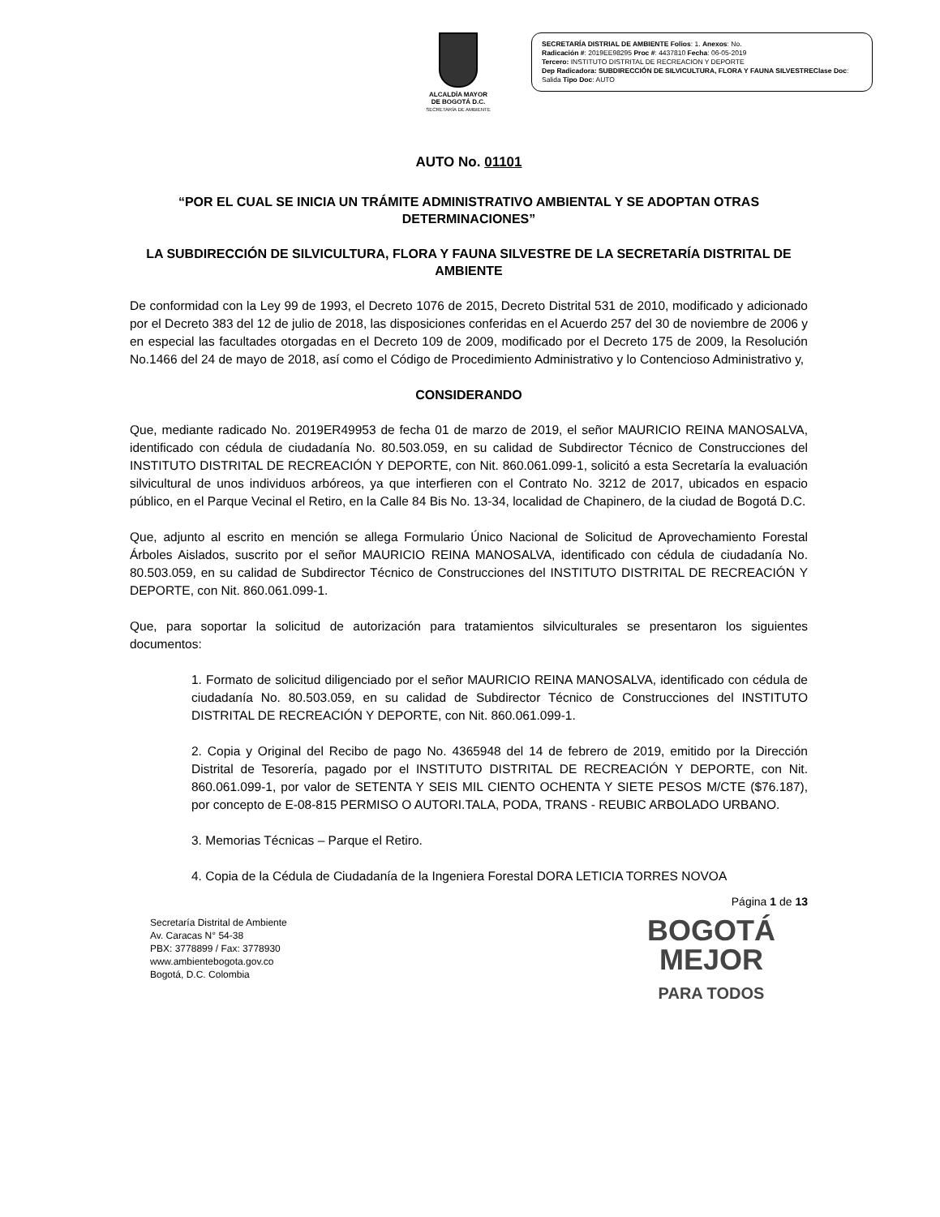ALCALDÍA MAYOR
DE BOGOTÁ D.C.
SECRETARÍA DE AMBIENTE
SECRETARÍA DISTRIAL DE AMBIENTE Folios: 1. Anexos: No.
Radicación #: 2019EE98295 Proc #: 4437810 Fecha: 06-05-2019
Tercero: INSTITUTO DISTRITAL DE RECREACION Y DEPORTE
Dep Radicadora: SUBDIRECCIÓN DE SILVICULTURA, FLORA Y FAUNA SILVESTREClase Doc: Salida Tipo Doc: AUTO
AUTO No. 01101
“POR EL CUAL SE INICIA UN TRÁMITE ADMINISTRATIVO AMBIENTAL Y SE ADOPTAN OTRAS DETERMINACIONES”
LA SUBDIRECCIÓN DE SILVICULTURA, FLORA Y FAUNA SILVESTRE DE LA SECRETARÍA DISTRITAL DE AMBIENTE
De conformidad con la Ley 99 de 1993, el Decreto 1076 de 2015, Decreto Distrital 531 de 2010, modificado y adicionado por el Decreto 383 del 12 de julio de 2018, las disposiciones conferidas en el Acuerdo 257 del 30 de noviembre de 2006 y en especial las facultades otorgadas en el Decreto 109 de 2009, modificado por el Decreto 175 de 2009, la Resolución No.1466 del 24 de mayo de 2018, así como el Código de Procedimiento Administrativo y lo Contencioso Administrativo y,
CONSIDERANDO
Que, mediante radicado No. 2019ER49953 de fecha 01 de marzo de 2019, el señor MAURICIO REINA MANOSALVA, identificado con cédula de ciudadanía No. 80.503.059, en su calidad de Subdirector Técnico de Construcciones del INSTITUTO DISTRITAL DE RECREACIÓN Y DEPORTE, con Nit. 860.061.099-1, solicitó a esta Secretaría la evaluación silvicultural de unos individuos arbóreos, ya que interfieren con el Contrato No. 3212 de 2017, ubicados en espacio público, en el Parque Vecinal el Retiro, en la Calle 84 Bis No. 13-34, localidad de Chapinero, de la ciudad de Bogotá D.C.
Que, adjunto al escrito en mención se allega Formulario Único Nacional de Solicitud de Aprovechamiento Forestal Árboles Aislados, suscrito por el señor MAURICIO REINA MANOSALVA, identificado con cédula de ciudadanía No. 80.503.059, en su calidad de Subdirector Técnico de Construcciones del INSTITUTO DISTRITAL DE RECREACIÓN Y DEPORTE, con Nit. 860.061.099-1.
Que, para soportar la solicitud de autorización para tratamientos silviculturales se presentaron los siguientes documentos:
1. Formato de solicitud diligenciado por el señor MAURICIO REINA MANOSALVA, identificado con cédula de ciudadanía No. 80.503.059, en su calidad de Subdirector Técnico de Construcciones del INSTITUTO DISTRITAL DE RECREACIÓN Y DEPORTE, con Nit. 860.061.099-1.
2. Copia y Original del Recibo de pago No. 4365948 del 14 de febrero de 2019, emitido por la Dirección Distrital de Tesorería, pagado por el INSTITUTO DISTRITAL DE RECREACIÓN Y DEPORTE, con Nit. 860.061.099-1, por valor de SETENTA Y SEIS MIL CIENTO OCHENTA Y SIETE PESOS M/CTE ($76.187), por concepto de E-08-815 PERMISO O AUTORI.TALA, PODA, TRANS - REUBIC ARBOLADO URBANO.
3. Memorias Técnicas – Parque el Retiro.
4. Copia de la Cédula de Ciudadanía de la Ingeniera Forestal DORA LETICIA TORRES NOVOA
Página 1 de 13
Secretaría Distrital de Ambiente
Av. Caracas N° 54-38
PBX: 3778899 / Fax: 3778930
www.ambientebogota.gov.co
Bogotá, D.C. Colombia
BOGOTÁ
MEJOR
PARA TODOS